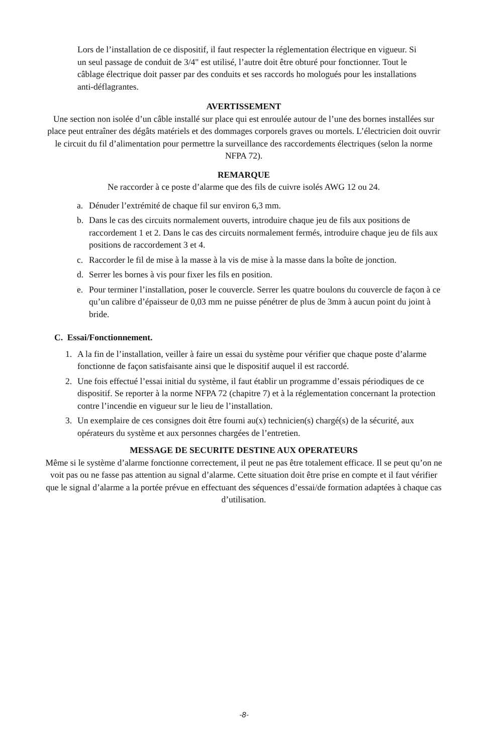Lors de l’installation de ce dispositif, il faut respecter la réglementation électrique en vigueur. Si un seul passage de conduit de 3/4" est utilisé, l’autre doit être obturé pour fonctionner. Tout le câblage électrique doit passer par des conduits et ses raccords ho mologués pour les installations anti-déflagrantes.
AVERTISSEMENT
Une section non isolée d’un câble installé sur place qui est enroulée autour de l’une des bornes installées sur place peut entraîner des dégâts matériels et des dommages corporels graves ou mortels. L’électricien doit ouvrir le circuit du fil d’alimentation pour permettre la surveillance des raccordements électriques (selon la norme NFPA 72).
REMARQUE
Ne raccorder à ce poste d’alarme que des fils de cuivre isolés AWG 12 ou 24.
a. Dénuder l’extrémité de chaque fil sur environ 6,3 mm.
b. Dans le cas des circuits normalement ouverts, introduire chaque jeu de fils aux positions de raccordement 1 et 2. Dans le cas des circuits normalement fermés, introduire chaque jeu de fils aux positions de raccordement 3 et 4.
c. Raccorder le fil de mise à la masse à la vis de mise à la masse dans la boîte de jonction.
d. Serrer les bornes à vis pour fixer les fils en position.
e. Pour terminer l’installation, poser le couvercle. Serrer les quatre boulons du couvercle de façon à ce qu’un calibre d’épaisseur de 0,03 mm ne puisse pénétrer de plus de 3mm à aucun point du joint à bride.
C. Essai/Fonctionnement.
1. A la fin de l’installation, veiller à faire un essai du système pour vérifier que chaque poste d’alarme fonctionne de façon satisfaisante ainsi que le dispositif auquel il est raccordé.
2. Une fois effectué l’essai initial du système, il faut établir un programme d’essais périodiques de ce dispositif. Se reporter à la norme NFPA 72 (chapitre 7) et à la réglementation concernant la protection contre l’incendie en vigueur sur le lieu de l’installation.
3. Un exemplaire de ces consignes doit être fourni au(x) technicien(s) chargé(s) de la sécurité, aux opérateurs du système et aux personnes chargées de l’entretien.
MESSAGE DE SECURITE DESTINE AUX OPERATEURS
Même si le système d’alarme fonctionne correctement, il peut ne pas être totalement efficace. Il se peut qu’on ne voit pas ou ne fasse pas attention au signal d’alarme. Cette situation doit être prise en compte et il faut vérifier que le signal d’alarme a la portée prévue en effectuant des séquences d’essai/de formation adaptées à chaque cas d’utilisation.
-8-